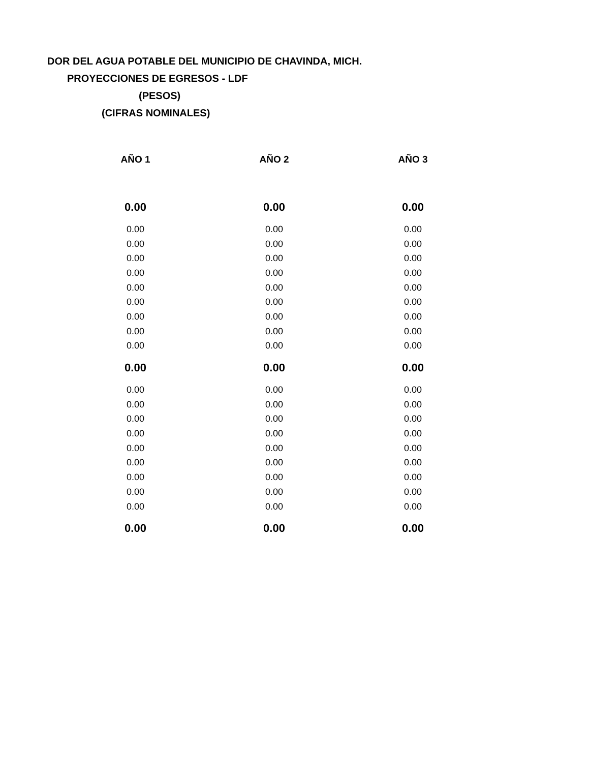DOR DEL AGUA POTABLE DEL MUNICIPIO DE CHAVINDA, MICH.
PROYECCIONES DE EGRESOS - LDF
(PESOS)
(CIFRAS NOMINALES)
| AÑO 1 | AÑO 2 | AÑO 3 |
| --- | --- | --- |
| 0.00 | 0.00 | 0.00 |
| 0.00 | 0.00 | 0.00 |
| 0.00 | 0.00 | 0.00 |
| 0.00 | 0.00 | 0.00 |
| 0.00 | 0.00 | 0.00 |
| 0.00 | 0.00 | 0.00 |
| 0.00 | 0.00 | 0.00 |
| 0.00 | 0.00 | 0.00 |
| 0.00 | 0.00 | 0.00 |
| 0.00 | 0.00 | 0.00 |
| 0.00 | 0.00 | 0.00 |
| 0.00 | 0.00 | 0.00 |
| 0.00 | 0.00 | 0.00 |
| 0.00 | 0.00 | 0.00 |
| 0.00 | 0.00 | 0.00 |
| 0.00 | 0.00 | 0.00 |
| 0.00 | 0.00 | 0.00 |
| 0.00 | 0.00 | 0.00 |
| 0.00 | 0.00 | 0.00 |
| 0.00 | 0.00 | 0.00 |
| 0.00 | 0.00 | 0.00 |